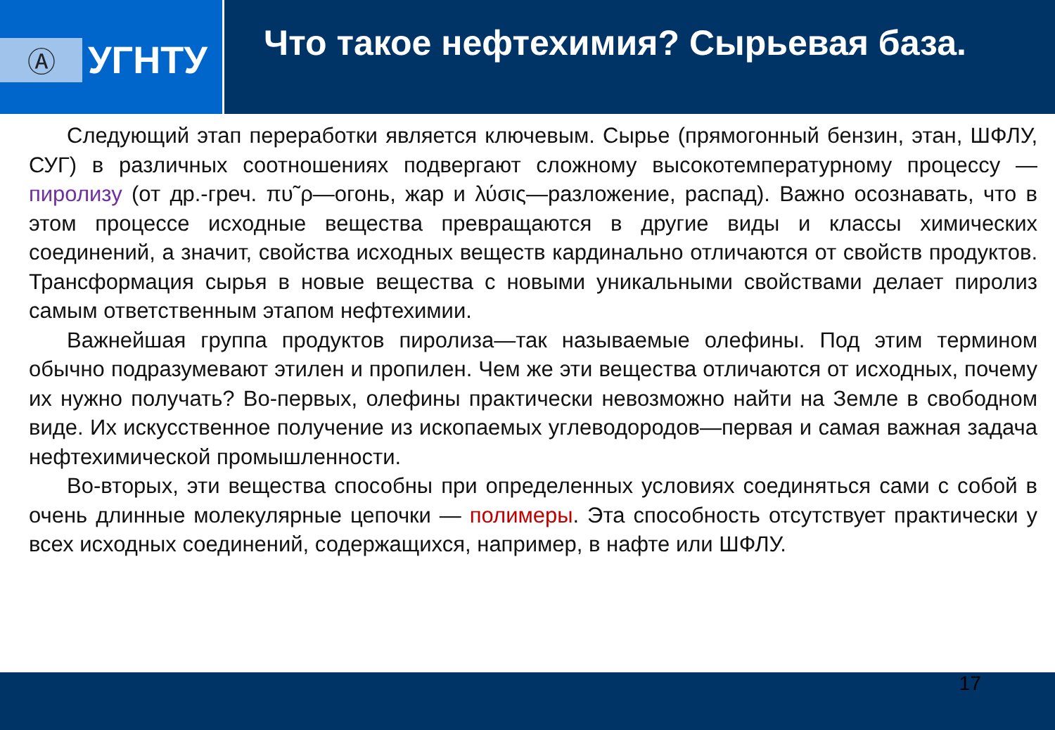Ⓐ
УГНТУ
Что такое нефтехимия? Сырьевая база.
Следующий этап переработки является ключевым. Сырье (прямогонный бензин, этан, ШФЛУ, СУГ) в различных соотношениях подвергают сложному высокотемпературному процессу — пиролизу (от др.-греч. πυ῀ρ—огонь, жар и λύσις—разложение, распад). Важно осознавать, что в этом процессе исходные вещества превращаются в другие виды и классы химических соединений, а значит, свойства исходных веществ кардинально отличаются от свойств продуктов. Трансформация сырья в новые вещества с новыми уникальными свойствами делает пиролиз самым ответственным этапом нефтехимии.
Важнейшая группа продуктов пиролиза—так называемые олефины. Под этим термином обычно подразумевают этилен и пропилен. Чем же эти вещества отличаются от исходных, почему их нужно получать? Во-первых, олефины практически невозможно найти на Земле в свободном виде. Их искусственное получение из ископаемых углеводородов—первая и самая важная задача нефтехимической промышленности.
Во-вторых, эти вещества способны при определенных условиях соединяться сами с собой в очень длинные молекулярные цепочки — полимеры. Эта способность отсутствует практически у всех исходных соединений, содержащихся, например, в нафте или ШФЛУ.
17